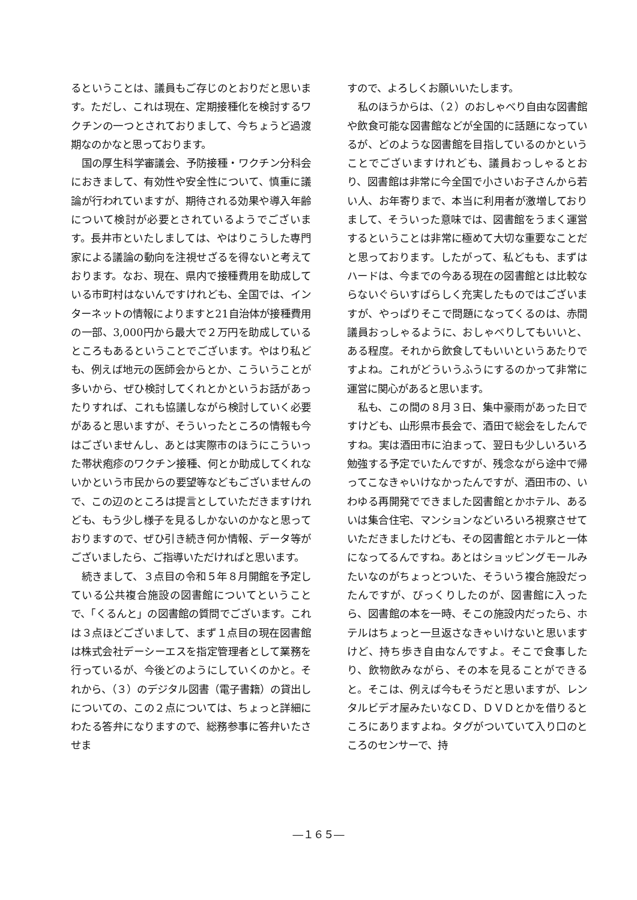るということは、議員もご存じのとおりだと思います。ただし、これは現在、定期接種化を検討するワクチンの一つとされておりまして、今ちょうど過渡期なのかなと思っております。
国の厚生科学審議会、予防接種・ワクチン分科会におきまして、有効性や安全性について、慎重に議論が行われていますが、期待される効果や導入年齢について検討が必要とされているようでございます。長井市といたしましては、やはりこうした専門家による議論の動向を注視せざるを得ないと考えております。なお、現在、県内で接種費用を助成している市町村はないんですけれども、全国では、インターネットの情報によりますと21自治体が接種費用の一部、3,000円から最大で２万円を助成しているところもあるということでございます。やはり私ども、例えば地元の医師会からとか、こういうことが多いから、ぜひ検討してくれとかというお話があったりすれば、これも協議しながら検討していく必要があると思いますが、そういったところの情報も今はございませんし、あとは実際市のほうにこういった帯状疱疹のワクチン接種、何とか助成してくれないかという市民からの要望等などもございませんので、この辺のところは提言としていただきますけれども、もう少し様子を見るしかないのかなと思っておりますので、ぜひ引き続き何か情報、データ等がございましたら、ご指導いただければと思います。
続きまして、３点目の令和５年８月開館を予定している公共複合施設の図書館についてということで、「くるんと」の図書館の質問でございます。これは３点ほどございまして、まず１点目の現在図書館は株式会社デーシーエスを指定管理者として業務を行っているが、今後どのようにしていくのかと。それから、（３）のデジタル図書（電子書籍）の貸出しについての、この２点については、ちょっと詳細にわたる答弁になりますので、総務参事に答弁いたさせま
すので、よろしくお願いいたします。
私のほうからは、（２）のおしゃべり自由な図書館や飲食可能な図書館などが全国的に話題になっているが、どのような図書館を目指しているのかということでございますけれども、議員おっしゃるとおり、図書館は非常に今全国で小さいお子さんから若い人、お年寄りまで、本当に利用者が激増しておりまして、そういった意味では、図書館をうまく運営するということは非常に極めて大切な重要なことだと思っております。したがって、私どもも、まずはハードは、今までの今ある現在の図書館とは比較ならないぐらいすばらしく充実したものではございますが、やっぱりそこで問題になってくるのは、赤間議員おっしゃるように、おしゃべりしてもいいと、ある程度。それから飲食してもいいというあたりですよね。これがどういうふうにするのかって非常に運営に関心があると思います。
私も、この間の８月３日、集中豪雨があった日ですけども、山形県市長会で、酒田で総会をしたんですね。実は酒田市に泊まって、翌日も少しいろいろ勉強する予定でいたんですが、残念ながら途中で帰ってこなきゃいけなかったんですが、酒田市の、いわゆる再開発でできました図書館とかホテル、あるいは集合住宅、マンションなどいろいろ視察させていただきましたけども、その図書館とホテルと一体になってるんですね。あとはショッピングモールみたいなのがちょっとついた、そういう複合施設だったんですが、びっくりしたのが、図書館に入ったら、図書館の本を一時、そこの施設内だったら、ホテルはちょっと一旦返さなきゃいけないと思いますけど、持ち歩き自由なんですよ。そこで食事したり、飲物飲みながら、その本を見ることができると。そこは、例えば今もそうだと思いますが、レンタルビデオ屋みたいなＣＤ、ＤＶＤとかを借りるところにありますよね。タグがついていて入り口のところのセンサーで、持
―１６５―